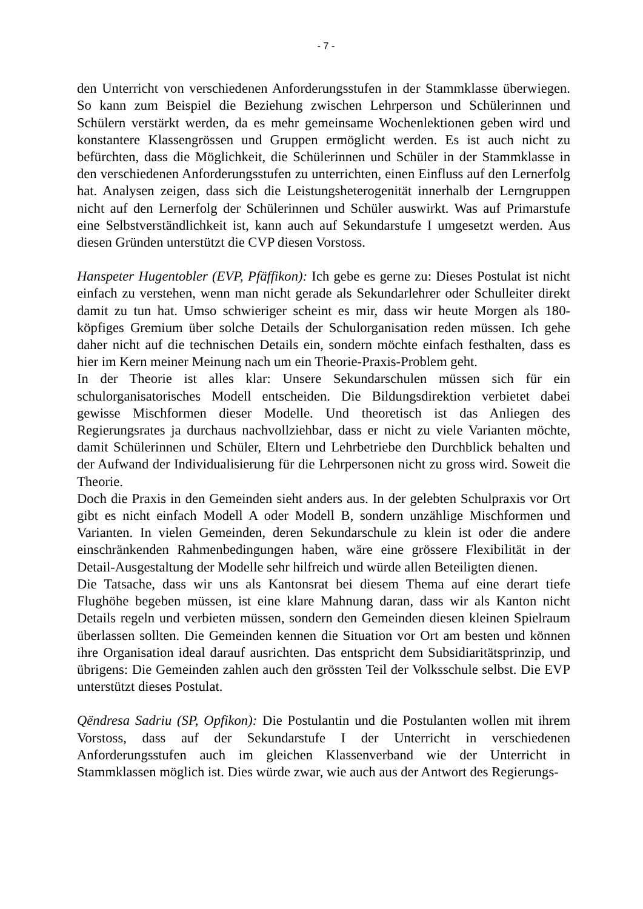- 7 -
den Unterricht von verschiedenen Anforderungsstufen in der Stammklasse überwiegen. So kann zum Beispiel die Beziehung zwischen Lehrperson und Schülerinnen und Schülern verstärkt werden, da es mehr gemeinsame Wochenlektionen geben wird und konstantere Klassengrössen und Gruppen ermöglicht werden. Es ist auch nicht zu befürchten, dass die Möglichkeit, die Schülerinnen und Schüler in der Stammklasse in den verschiedenen Anforderungsstufen zu unterrichten, einen Einfluss auf den Lernerfolg hat. Analysen zeigen, dass sich die Leistungsheterogenität innerhalb der Lerngruppen nicht auf den Lernerfolg der Schülerinnen und Schüler auswirkt. Was auf Primarstufe eine Selbstverständlichkeit ist, kann auch auf Sekundarstufe I umgesetzt werden. Aus diesen Gründen unterstützt die CVP diesen Vorstoss.
Hanspeter Hugentobler (EVP, Pfäffikon): Ich gebe es gerne zu: Dieses Postulat ist nicht einfach zu verstehen, wenn man nicht gerade als Sekundarlehrer oder Schulleiter direkt damit zu tun hat. Umso schwieriger scheint es mir, dass wir heute Morgen als 180-köpfiges Gremium über solche Details der Schulorganisation reden müssen. Ich gehe daher nicht auf die technischen Details ein, sondern möchte einfach festhalten, dass es hier im Kern meiner Meinung nach um ein Theorie-Praxis-Problem geht.
In der Theorie ist alles klar: Unsere Sekundarschulen müssen sich für ein schulorganisatorisches Modell entscheiden. Die Bildungsdirektion verbietet dabei gewisse Mischformen dieser Modelle. Und theoretisch ist das Anliegen des Regierungsrates ja durchaus nachvollziehbar, dass er nicht zu viele Varianten möchte, damit Schülerinnen und Schüler, Eltern und Lehrbetriebe den Durchblick behalten und der Aufwand der Individualisierung für die Lehrpersonen nicht zu gross wird. Soweit die Theorie.
Doch die Praxis in den Gemeinden sieht anders aus. In der gelebten Schulpraxis vor Ort gibt es nicht einfach Modell A oder Modell B, sondern unzählige Mischformen und Varianten. In vielen Gemeinden, deren Sekundarschule zu klein ist oder die andere einschränkenden Rahmenbedingungen haben, wäre eine grössere Flexibilität in der Detail-Ausgestaltung der Modelle sehr hilfreich und würde allen Beteiligten dienen.
Die Tatsache, dass wir uns als Kantonsrat bei diesem Thema auf eine derart tiefe Flughöhe begeben müssen, ist eine klare Mahnung daran, dass wir als Kanton nicht Details regeln und verbieten müssen, sondern den Gemeinden diesen kleinen Spielraum überlassen sollten. Die Gemeinden kennen die Situation vor Ort am besten und können ihre Organisation ideal darauf ausrichten. Das entspricht dem Subsidiaritätsprinzip, und übrigens: Die Gemeinden zahlen auch den grössten Teil der Volksschule selbst. Die EVP unterstützt dieses Postulat.
Qëndresa Sadriu (SP, Opfikon): Die Postulantin und die Postulanten wollen mit ihrem Vorstoss, dass auf der Sekundarstufe I der Unterricht in verschiedenen Anforderungsstufen auch im gleichen Klassenverband wie der Unterricht in Stammklassen möglich ist. Dies würde zwar, wie auch aus der Antwort des Regierungs-